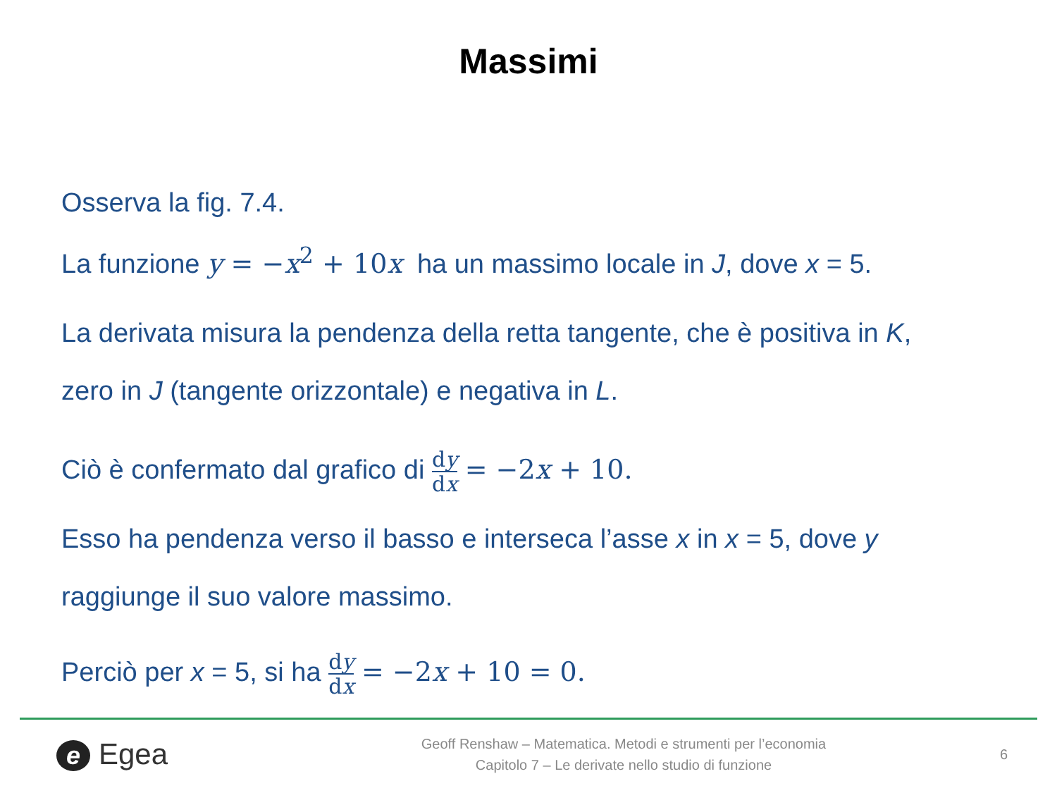Massimi
Osserva la fig. 7.4.
La funzione y = −x<sup>2</sup> + 10x ha un massimo locale in J, dove x = 5.
La derivata misura la pendenza della retta tangente, che è positiva in K,
zero in J (tangente orizzontale) e negativa in L.
Ciò è confermato dal grafico di dy dx = −2x + 10.
Esso ha pendenza verso il basso e interseca l’asse x in x = 5, dove y
raggiunge il suo valore massimo.
Perciò per x = 5, si ha dy dx = −2x + 10 = 0.
e Egea
Geoff Renshaw – Matematica. Metodi e strumenti per l’economia
Capitolo 7 – Le derivate nello studio di funzione
6